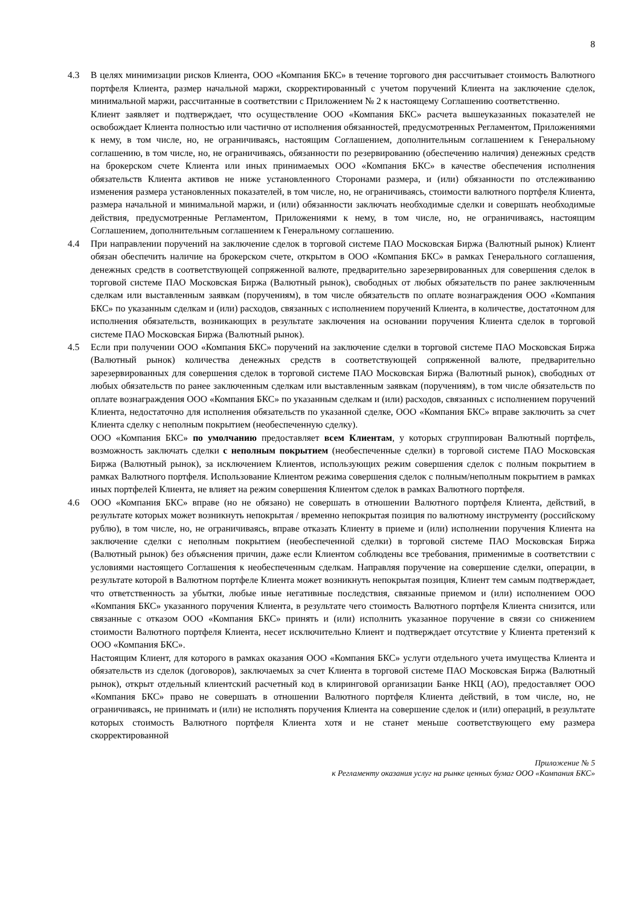8
4.3 В целях минимизации рисков Клиента, ООО «Компания БКС» в течение торгового дня рассчитывает стоимость Валютного портфеля Клиента, размер начальной маржи, скорректированный с учетом поручений Клиента на заключение сделок, минимальной маржи, рассчитанные в соответствии с Приложением № 2 к настоящему Соглашению соответственно.
Клиент заявляет и подтверждает, что осуществление ООО «Компания БКС» расчета вышеуказанных показателей не освобождает Клиента полностью или частично от исполнения обязанностей, предусмотренных Регламентом, Приложениями к нему, в том числе, но, не ограничиваясь, настоящим Соглашением, дополнительным соглашением к Генеральному соглашению, в том числе, но, не ограничиваясь, обязанности по резервированию (обеспечению наличия) денежных средств на брокерском счете Клиента или иных принимаемых ООО «Компания БКС» в качестве обеспечения исполнения обязательств Клиента активов не ниже установленного Сторонами размера, и (или) обязанности по отслеживанию изменения размера установленных показателей, в том числе, но, не ограничиваясь, стоимости валютного портфеля Клиента, размера начальной и минимальной маржи, и (или) обязанности заключать необходимые сделки и совершать необходимые действия, предусмотренные Регламентом, Приложениями к нему, в том числе, но, не ограничиваясь, настоящим Соглашением, дополнительным соглашением к Генеральному соглашению.
4.4 При направлении поручений на заключение сделок в торговой системе ПАО Московская Биржа (Валютный рынок) Клиент обязан обеспечить наличие на брокерском счете, открытом в ООО «Компания БКС» в рамках Генерального соглашения, денежных средств в соответствующей сопряженной валюте, предварительно зарезервированных для совершения сделок в торговой системе ПАО Московская Биржа (Валютный рынок), свободных от любых обязательств по ранее заключенным сделкам или выставленным заявкам (поручениям), в том числе обязательств по оплате вознаграждения ООО «Компания БКС» по указанным сделкам и (или) расходов, связанных с исполнением поручений Клиента, в количестве, достаточном для исполнения обязательств, возникающих в результате заключения на основании поручения Клиента сделок в торговой системе ПАО Московская Биржа (Валютный рынок).
4.5 Если при получении ООО «Компания БКС» поручений на заключение сделки в торговой системе ПАО Московская Биржа (Валютный рынок) количества денежных средств в соответствующей сопряженной валюте, предварительно зарезервированных для совершения сделок в торговой системе ПАО Московская Биржа (Валютный рынок), свободных от любых обязательств по ранее заключенным сделкам или выставленным заявкам (поручениям), в том числе обязательств по оплате вознаграждения ООО «Компания БКС» по указанным сделкам и (или) расходов, связанных с исполнением поручений Клиента, недостаточно для исполнения обязательств по указанной сделке, ООО «Компания БКС» вправе заключить за счет Клиента сделку с неполным покрытием (необеспеченную сделку).
ООО «Компания БКС» по умолчанию предоставляет всем Клиентам, у которых сгруппирован Валютный портфель, возможность заключать сделки с неполным покрытием (необеспеченные сделки) в торговой системе ПАО Московская Биржа (Валютный рынок), за исключением Клиентов, использующих режим совершения сделок с полным покрытием в рамках Валютного портфеля. Использование Клиентом режима совершения сделок с полным/неполным покрытием в рамках иных портфелей Клиента, не влияет на режим совершения Клиентом сделок в рамках Валютного портфеля.
4.6 ООО «Компания БКС» вправе (но не обязано) не совершать в отношении Валютного портфеля Клиента, действий, в результате которых может возникнуть непокрытая / временно непокрытая позиция по валютному инструменту (российскому рублю), в том числе, но, не ограничиваясь, вправе отказать Клиенту в приеме и (или) исполнении поручения Клиента на заключение сделки с неполным покрытием (необеспеченной сделки) в торговой системе ПАО Московская Биржа (Валютный рынок) без объяснения причин, даже если Клиентом соблюдены все требования, применимые в соответствии с условиями настоящего Соглашения к необеспеченным сделкам. Направляя поручение на совершение сделки, операции, в результате которой в Валютном портфеле Клиента может возникнуть непокрытая позиция, Клиент тем самым подтверждает, что ответственность за убытки, любые иные негативные последствия, связанные приемом и (или) исполнением ООО «Компания БКС» указанного поручения Клиента, в результате чего стоимость Валютного портфеля Клиента снизится, или связанные с отказом ООО «Компания БКС» принять и (или) исполнить указанное поручение в связи со снижением стоимости Валютного портфеля Клиента, несет исключительно Клиент и подтверждает отсутствие у Клиента претензий к ООО «Компания БКС».
Настоящим Клиент, для которого в рамках оказания ООО «Компания БКС» услуги отдельного учета имущества Клиента и обязательств из сделок (договоров), заключаемых за счет Клиента в торговой системе ПАО Московская Биржа (Валютный рынок), открыт отдельный клиентский расчетный код в клиринговой организации Банке НКЦ (АО), предоставляет ООО «Компания БКС» право не совершать в отношении Валютного портфеля Клиента действий, в том числе, но, не ограничиваясь, не принимать и (или) не исполнять поручения Клиента на совершение сделок и (или) операций, в результате которых стоимость Валютного портфеля Клиента хотя и не станет меньше соответствующего ему размера скорректированной
Приложение № 5
к Регламенту оказания услуг на рынке ценных бумаг ООО «Компания БКС»